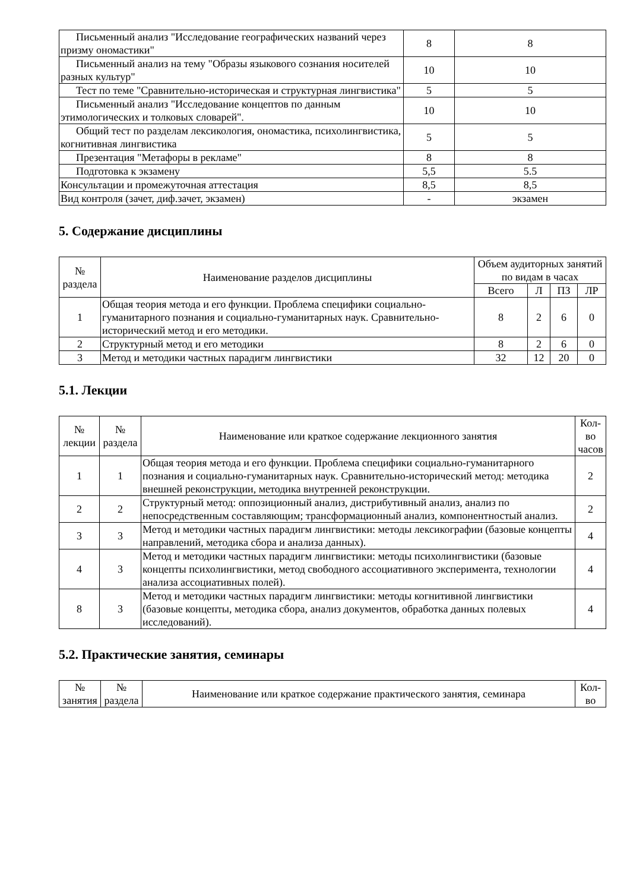| Письменный анализ "Исследование географических названий через призму ономастики" | 8 | 8 |
| Письменный анализ на тему "Образы языкового сознания носителей разных культур" | 10 | 10 |
| Тест по теме "Сравнительно-историческая и структурная лингвистика" | 5 | 5 |
| Письменный анализ "Исследование концептов по данным этимологических и толковых словарей". | 10 | 10 |
| Общий тест по разделам лексикология, ономастика, психолингвистика, когнитивная лингвистика | 5 | 5 |
| Презентация "Метафоры в рекламе" | 8 | 8 |
| Подготовка к экзамену | 5,5 | 5.5 |
| Консультации и промежуточная аттестация | 8,5 | 8,5 |
| Вид контроля (зачет, диф.зачет, экзамен) | - | экзамен |
5. Содержание дисциплины
| № раздела | Наименование разделов дисциплины | Объем аудиторных занятий по видам в часах | | | |
| --- | --- | --- | --- | --- | --- |
| | | Всего | Л | ПЗ | ЛР |
| 1 | Общая теория метода и его функции. Проблема специфики социально-гуманитарного познания и социально-гуманитарных наук. Сравнительно-исторический метод и его методики. | 8 | 2 | 6 | 0 |
| 2 | Структурный метод и его методики | 8 | 2 | 6 | 0 |
| 3 | Метод и методики частных парадигм лингвистики | 32 | 12 | 20 | 0 |
5.1. Лекции
| № лекции | № раздела | Наименование или краткое содержание лекционного занятия | Кол-во часов |
| --- | --- | --- | --- |
| 1 | 1 | Общая теория метода и его функции. Проблема специфики социально-гуманитарного познания и социально-гуманитарных наук. Сравнительно-исторический метод: методика внешней реконструкции, методика внутренней реконструкции. | 2 |
| 2 | 2 | Структурный метод: оппозиционный анализ, дистрибутивный анализ, анализ по непосредственным составляющим; трансформационный анализ, компонентностый анализ. | 2 |
| 3 | 3 | Метод и методики частных парадигм лингвистики: методы лексикографии (базовые концепты направлений, методика сбора и анализа данных). | 4 |
| 4 | 3 | Метод и методики частных парадигм лингвистики: методы психолингвистики (базовые концепты психолингвистики, метод свободного ассоциативного эксперимента, технологии анализа ассоциативных полей). | 4 |
| 8 | 3 | Метод и методики частных парадигм лингвистики: методы когнитивной лингвистики (базовые концепты, методика сбора, анализ документов, обработка данных полевых исследований). | 4 |
5.2. Практические занятия, семинары
| № занятия | № раздела | Наименование или краткое содержание практического занятия, семинара | Кол-во |
| --- | --- | --- | --- |